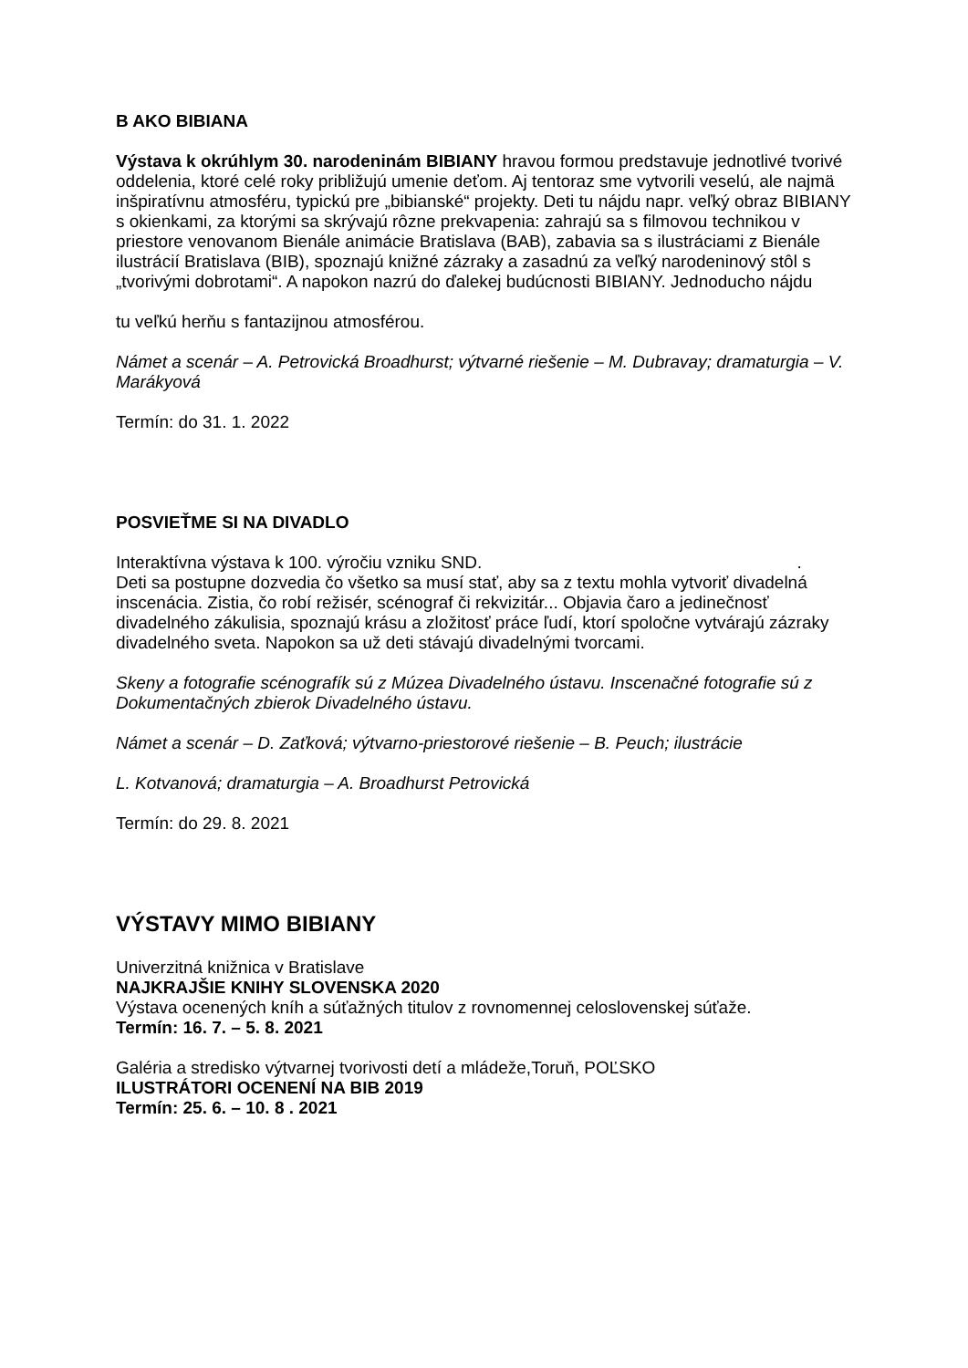B AKO BIBIANA
Výstava k okrúhlym 30. narodeninám BIBIANY hravou formou predstavuje jednotlivé tvorivé oddelenia, ktoré celé roky približujú umenie deťom. Aj tentoraz sme vytvorili veselú, ale najmä inšpiratívnu atmosféru, typickú pre „bibianské“ projekty. Deti tu nájdu napr. veľký obraz BIBIANY s okienkami, za ktorými sa skrývajú rôzne prekvapenia: zahrajú sa s filmovou technikou v priestore venovanom Bienále animácie Bratislava (BAB), zabavia sa s ilustráciami z Bienále ilustrácií Bratislava (BIB), spoznajú knižné zázraky a zasadnú za veľký narodeninový stôl s „tvorivými dobrotami“. A napokon nazrú do ďalekej budúcnosti BIBIANY. Jednoducho nájdu
tu veľkú herňu s fantazijnou atmosférou.
Námet a scenár – A. Petrovická Broadhurst; výtvarné riešenie – M. Dubravay; dramaturgia – V. Marákyová
Termín: do 31. 1. 2022
POSVIEŤME SI NA DIVADLO
Interaktívna výstava k 100. výročiu vzniku SND. .
Deti sa postupne dozvedia čo všetko sa musí stať, aby sa z textu mohla vytvoriť divadelná inscenácia. Zistia, čo robí režisér, scénograf či rekvizitár... Objavia čaro a jedinečnosť divadelného zákulisia, spoznajú krásu a zložitosť práce ľudí, ktorí spoločne vytvárajú zázraky divadelného sveta. Napokon sa už deti stávajú divadelnými tvorcami.
Skeny a fotografie scénografík sú z Múzea Divadelného ústavu. Inscenačné fotografie sú z Dokumentačných zbierok Divadelného ústavu.
Námet a scenár – D. Zaťková; výtvarno-priestorové riešenie – B. Peuch; ilustrácie
L. Kotvanová; dramaturgia – A. Broadhurst Petrovická
Termín: do 29. 8. 2021
VÝSTAVY MIMO BIBIANY
Univerzitná knižnica v Bratislave
NAJKRAJŠIE KNIHY SLOVENSKA 2020
Výstava ocenených kníh a súťažných titulov z rovnomennej celoslovenskej súťaže.
Termín: 16. 7. – 5. 8. 2021
Galéria a stredisko výtvarnej tvorivosti detí a mládeže,Toruň, POĽSKO
ILUSTRÁTORI OCENENÍ NA BIB 2019
Termín: 25. 6. – 10. 8 . 2021